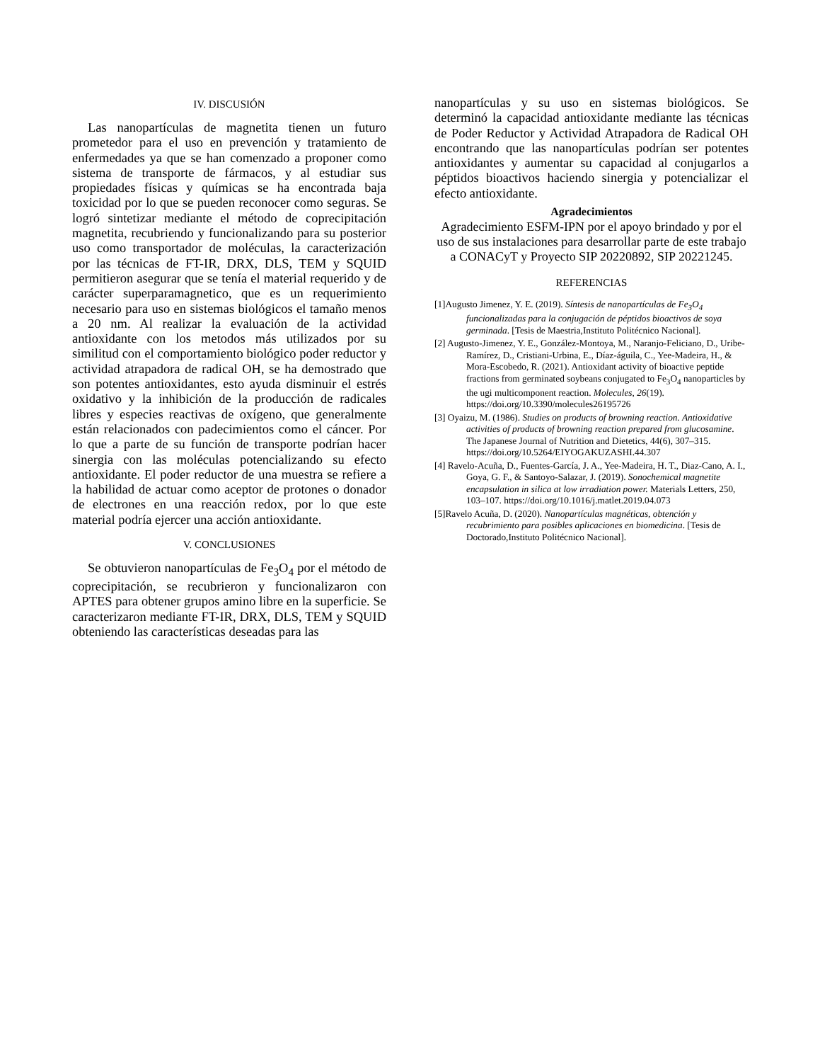IV. DISCUSIÓN
Las nanopartículas de magnetita tienen un futuro prometedor para el uso en prevención y tratamiento de enfermedades ya que se han comenzado a proponer como sistema de transporte de fármacos, y al estudiar sus propiedades físicas y químicas se ha encontrada baja toxicidad por lo que se pueden reconocer como seguras. Se logró sintetizar mediante el método de coprecipitación magnetita, recubriendo y funcionalizando para su posterior uso como transportador de moléculas, la caracterización por las técnicas de FT-IR, DRX, DLS, TEM y SQUID permitieron asegurar que se tenía el material requerido y de carácter superparamagnetico, que es un requerimiento necesario para uso en sistemas biológicos el tamaño menos a 20 nm. Al realizar la evaluación de la actividad antioxidante con los metodos más utilizados por su similitud con el comportamiento biológico poder reductor y actividad atrapadora de radical OH, se ha demostrado que son potentes antioxidantes, esto ayuda disminuir el estrés oxidativo y la inhibición de la producción de radicales libres y especies reactivas de oxígeno, que generalmente están relacionados con padecimientos como el cáncer. Por lo que a parte de su función de transporte podrían hacer sinergia con las moléculas potencializando su efecto antioxidante. El poder reductor de una muestra se refiere a la habilidad de actuar como aceptor de protones o donador de electrones en una reacción redox, por lo que este material podría ejercer una acción antioxidante.
V. CONCLUSIONES
Se obtuvieron nanopartículas de Fe<sub>3</sub>O<sub>4</sub> por el método de coprecipitación, se recubrieron y funcionalizaron con APTES para obtener grupos amino libre en la superficie. Se caracterizaron mediante FT-IR, DRX, DLS, TEM y SQUID obteniendo las características deseadas para las
nanopartículas y su uso en sistemas biológicos. Se determinó la capacidad antioxidante mediante las técnicas de Poder Reductor y Actividad Atrapadora de Radical OH encontrando que las nanopartículas podrían ser potentes antioxidantes y aumentar su capacidad al conjugarlos a péptidos bioactivos haciendo sinergia y potencializar el efecto antioxidante.
Agradecimientos
Agradecimiento ESFM-IPN por el apoyo brindado y por el uso de sus instalaciones para desarrollar parte de este trabajo a CONACyT y Proyecto SIP 20220892, SIP 20221245.
REFERENCIAS
[1]Augusto Jimenez, Y. E. (2019). Síntesis de nanopartículas de Fe<sub>3</sub>O<sub>4</sub> funcionalizadas para la conjugación de péptidos bioactivos de soya germinada. [Tesis de Maestria,Instituto Politécnico Nacional].
[2] Augusto-Jimenez, Y. E., González-Montoya, M., Naranjo-Feliciano, D., Uribe-Ramírez, D., Cristiani-Urbina, E., Díaz-águila, C., Yee-Madeira, H., & Mora-Escobedo, R. (2021). Antioxidant activity of bioactive peptide fractions from germinated soybeans conjugated to Fe<sub>3</sub>O<sub>4</sub> nanoparticles by the ugi multicomponent reaction. Molecules, 26(19). https://doi.org/10.3390/molecules26195726
[3] Oyaizu, M. (1986). Studies on products of browning reaction. Antioxidative activities of products of browning reaction prepared from glucosamine. The Japanese Journal of Nutrition and Dietetics, 44(6), 307–315. https://doi.org/10.5264/EIYOGAKUZASHI.44.307
[4] Ravelo-Acuña, D., Fuentes-García, J. A., Yee-Madeira, H. T., Diaz-Cano, A. I., Goya, G. F., & Santoyo-Salazar, J. (2019). Sonochemical magnetite encapsulation in silica at low irradiation power. Materials Letters, 250, 103–107. https://doi.org/10.1016/j.matlet.2019.04.073
[5]Ravelo Acuña, D. (2020). Nanopartículas magnéticas, obtención y recubrimiento para posibles aplicaciones en biomedicina. [Tesis de Doctorado,Instituto Politécnico Nacional].